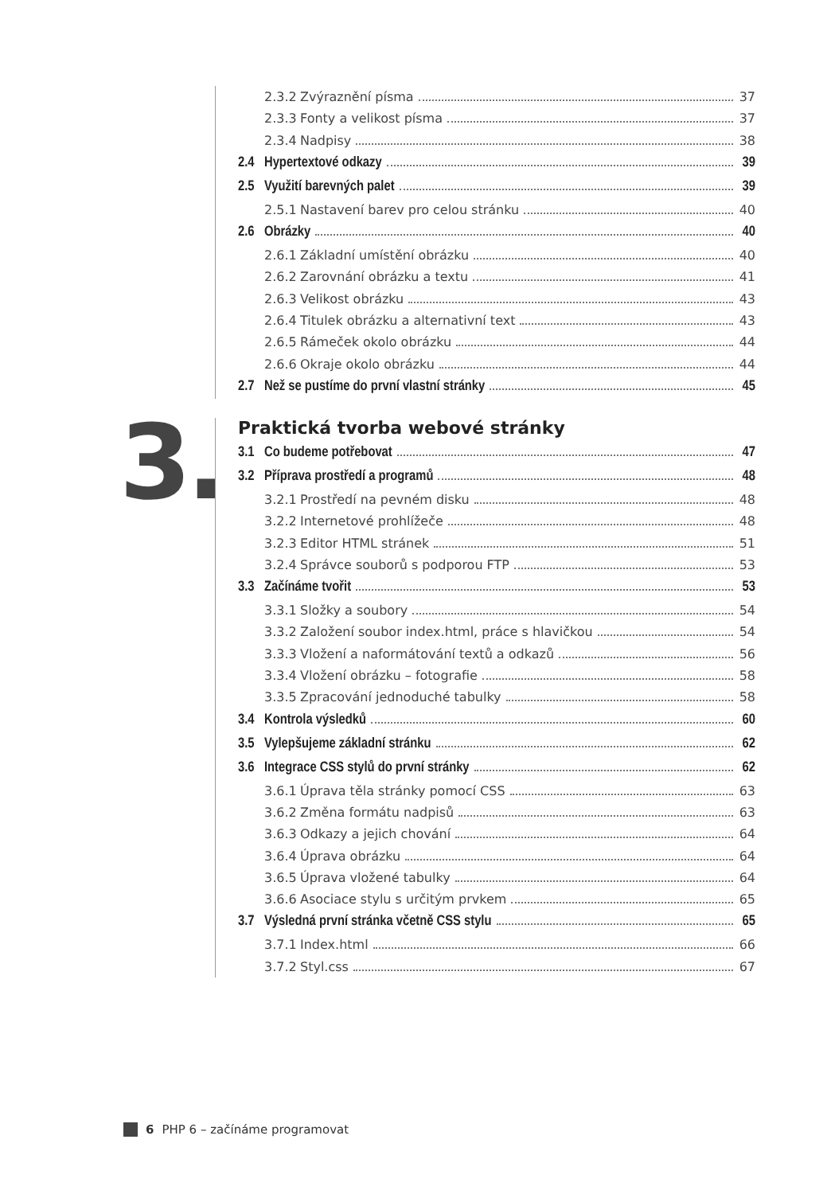2.3.2 Zvýraznění písma 37
2.3.3 Fonty a velikost písma 37
2.3.4 Nadpisy 38
2.4 Hypertextové odkazy 39
2.5 Využití barevných palet 39
2.5.1 Nastavení barev pro celou stránku 40
2.6 Obrázky 40
2.6.1 Základní umístění obrázku 40
2.6.2 Zarovnání obrázku a textu 41
2.6.3 Velikost obrázku 43
2.6.4 Titulek obrázku a alternativní text 43
2.6.5 Rámeček okolo obrázku 44
2.6.6 Okraje okolo obrázku 44
2.7 Než se pustíme do první vlastní stránky 45
3.
Praktická tvorba webové stránky
3.1 Co budeme potřebovat 47
3.2 Příprava prostředí a programů 48
3.2.1 Prostředí na pevném disku 48
3.2.2 Internetové prohlížeče 48
3.2.3 Editor HTML stránek 51
3.2.4 Správce souborů s podporou FTP 53
3.3 Začínáme tvořit 53
3.3.1 Složky a soubory 54
3.3.2 Založení soubor index.html, práce s hlavičkou 54
3.3.3 Vložení a naformátování textů a odkazů 56
3.3.4 Vložení obrázku – fotografie 58
3.3.5 Zpracování jednoduché tabulky 58
3.4 Kontrola výsledků 60
3.5 Vylepšujeme základní stránku 62
3.6 Integrace CSS stylů do první stránky 62
3.6.1 Úprava těla stránky pomocí CSS 63
3.6.2 Změna formátu nadpisů 63
3.6.3 Odkazy a jejich chování 64
3.6.4 Úprava obrázku 64
3.6.5 Úprava vložené tabulky 64
3.6.6 Asociace stylu s určitým prvkem 65
3.7 Výsledná první stránka včetně CSS stylu 65
3.7.1 Index.html 66
3.7.2 Styl.css 67
6 PHP 6 – začínáme programovat